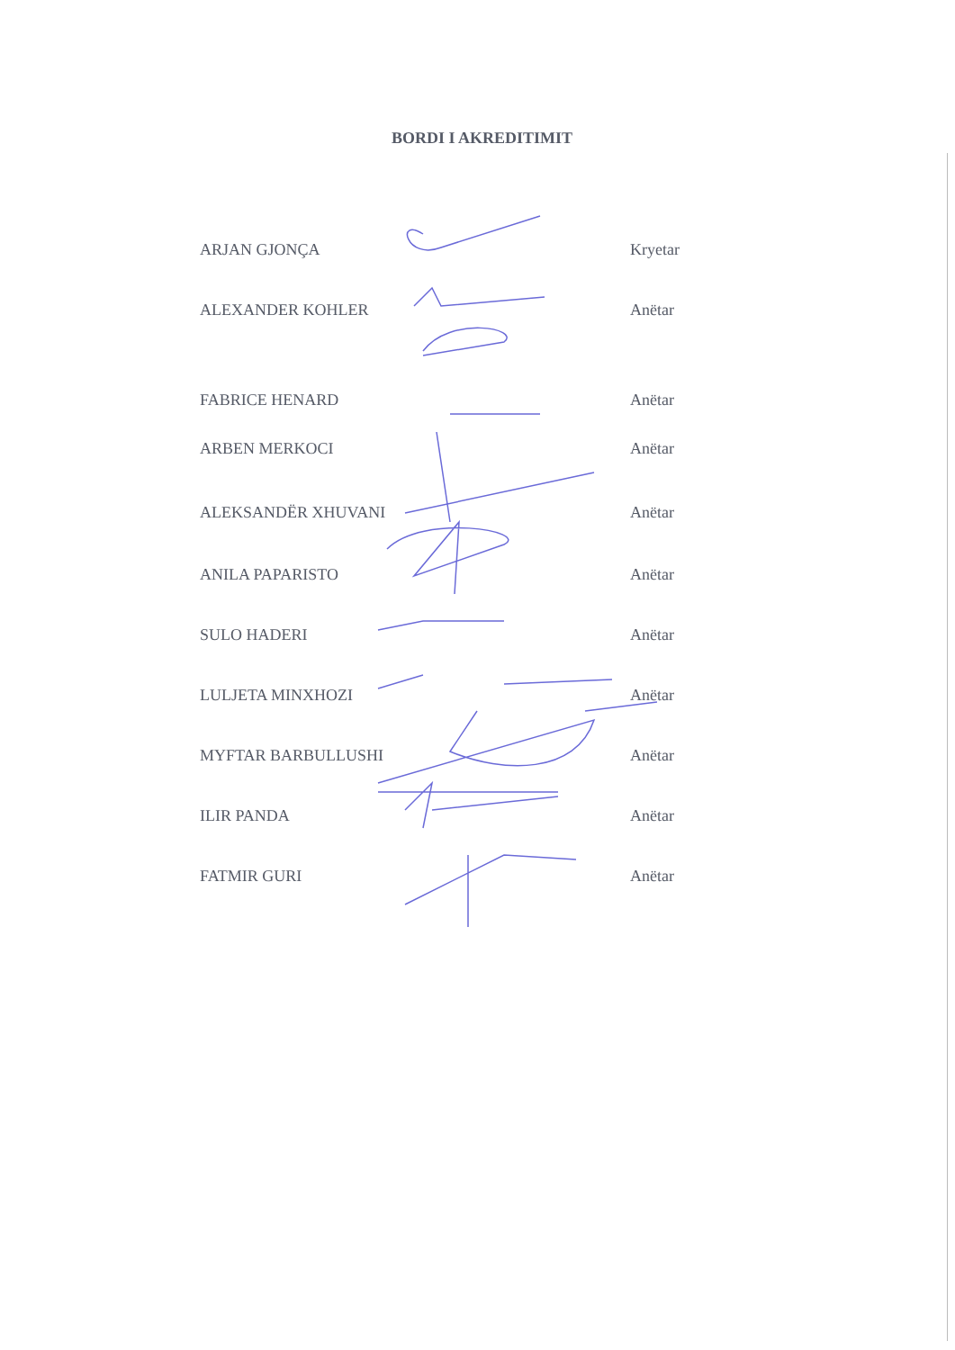BORDI I AKREDITIMIT
ARJAN GJONÇA Kryetar
ALEXANDER KOHLER Anëtar
FABRICE HENARD Anëtar
ARBEN MERKOCI Anëtar
ALEKSANDËR XHUVANI Anëtar
ANILA PAPARISTO Anëtar
SULO HADERI Anëtar
LULJETA MINXHOZI Anëtar
MYFTAR BARBULLUSHI Anëtar
ILIR PANDA Anëtar
FATMIR GURI Anëtar